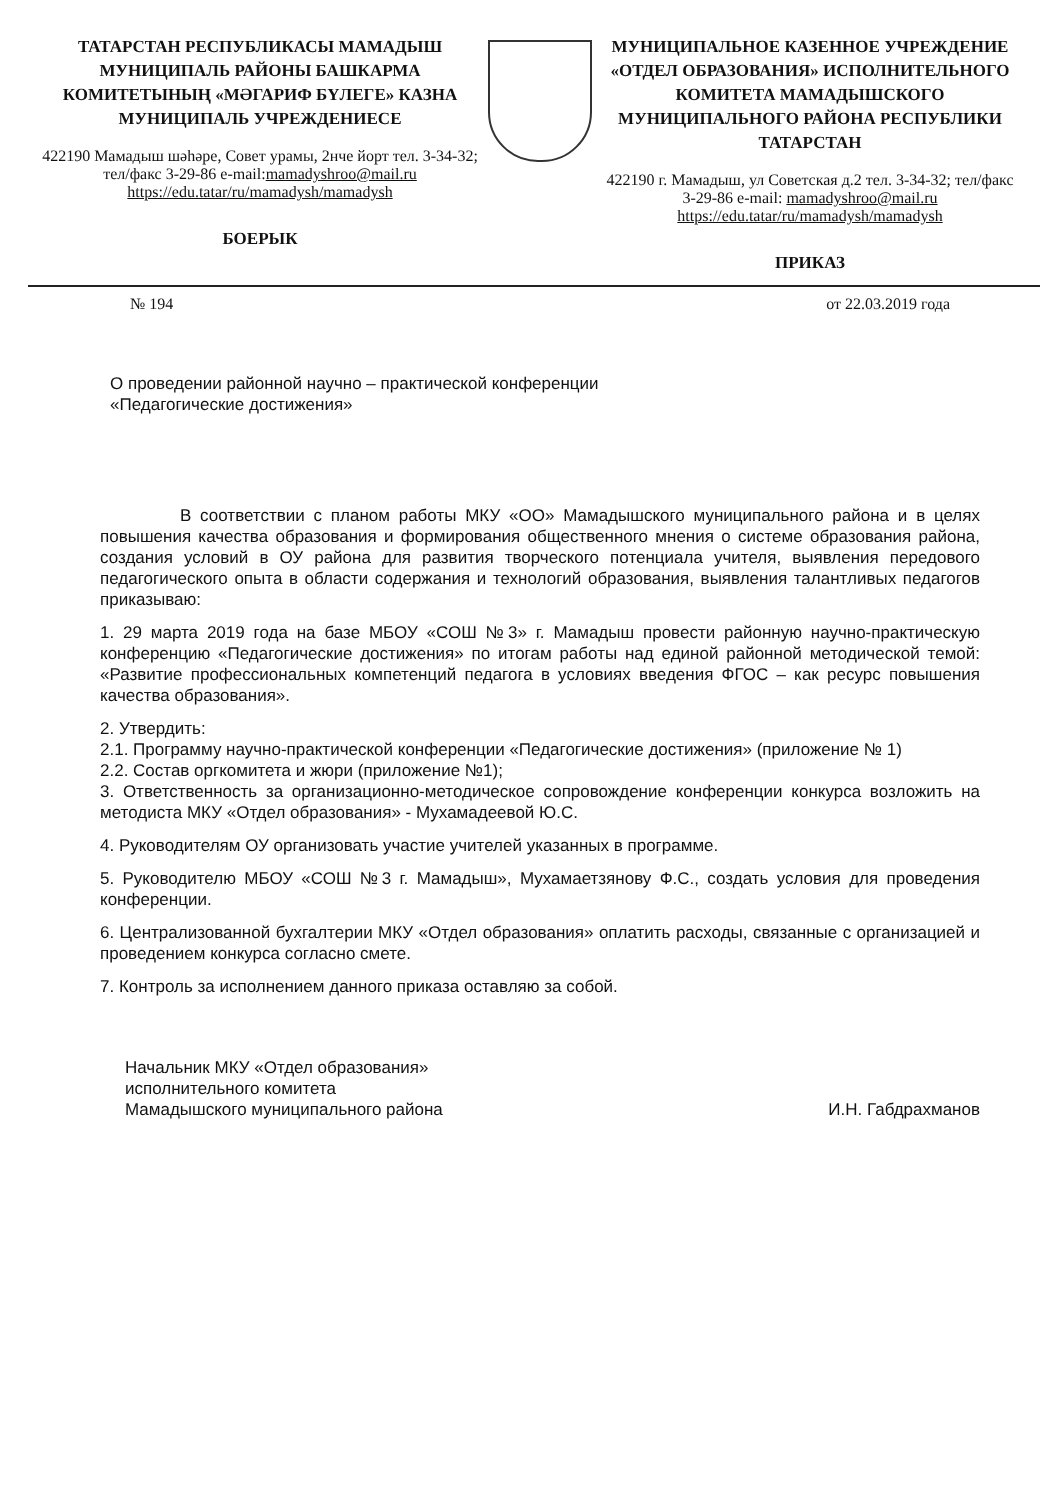ТАТАРСТАН РЕСПУБЛИКАСЫ МАМАДЫШ МУНИЦИПАЛЬ РАЙОНЫ БАШКАРМА КОМИТЕТЫНЫҢ «МӘГАРИФ БҮЛЕГЕ» КАЗНА МУНИЦИПАЛЬ УЧРЕЖДЕНИЕСЕ
422190 Мамадыш шәһәре, Совет урамы, 2нче йорт тел. 3-34-32; тел/факс 3-29-86 e-mail:mamadyshroo@mail.ru
https://edu.tatar/ru/mamadysh/mamadysh
БОЕРЫК
МУНИЦИПАЛЬНОЕ КАЗЕННОЕ УЧРЕЖДЕНИЕ «ОТДЕЛ ОБРАЗОВАНИЯ» ИСПОЛНИТЕЛЬНОГО КОМИТЕТА МАМАДЫШСКОГО МУНИЦИПАЛЬНОГО РАЙОНА РЕСПУБЛИКИ ТАТАРСТАН
422190 г. Мамадыш, ул Советская д.2 тел. 3-34-32; тел/факс 3-29-86 e-mail: mamadyshroo@mail.ru
https://edu.tatar/ru/mamadysh/mamadysh
ПРИКАЗ
№ 194 от 22.03.2019 года
О проведении районной научно – практической конференции
«Педагогические достижения»
В соответствии с планом работы МКУ «ОО» Мамадышского муниципального района и в целях повышения качества образования и формирования общественного мнения о системе образования района, создания условий в ОУ района для развития творческого потенциала учителя, выявления передового педагогического опыта в области содержания и технологий образования, выявления талантливых педагогов приказываю:
1. 29 марта 2019 года на базе МБОУ «СОШ №3» г. Мамадыш провести районную научно-практическую конференцию «Педагогические достижения» по итогам работы над единой районной методической темой: «Развитие профессиональных компетенций педагога в условиях введения ФГОС – как ресурс повышения качества образования».
2. Утвердить:
2.1. Программу научно-практической конференции «Педагогические достижения» (приложение № 1)
2.2. Состав оргкомитета и жюри (приложение №1);
3. Ответственность за организационно-методическое сопровождение конференции конкурса возложить на методиста МКУ «Отдел образования» - Мухамадеевой Ю.С.
4. Руководителям ОУ организовать участие учителей указанных в программе.
5. Руководителю МБОУ «СОШ №3 г. Мамадыш», Мухамаетзянову Ф.С., создать условия для проведения конференции.
6. Централизованной бухгалтерии МКУ «Отдел образования» оплатить расходы, связанные с организацией и проведением конкурса согласно смете.
7. Контроль за исполнением данного приказа оставляю за собой.
Начальник МКУ «Отдел образования»
исполнительного комитета
Мамадышского муниципального района И.Н. Габдрахманов